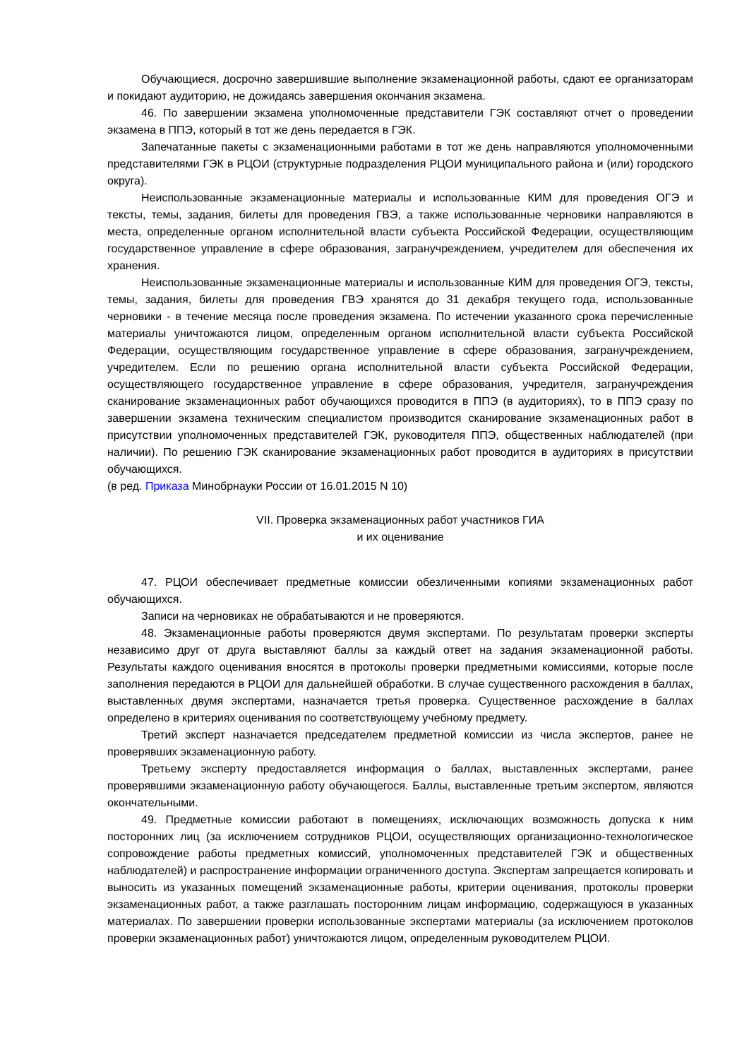Обучающиеся, досрочно завершившие выполнение экзаменационной работы, сдают ее организаторам и покидают аудиторию, не дожидаясь завершения окончания экзамена.
46. По завершении экзамена уполномоченные представители ГЭК составляют отчет о проведении экзамена в ППЭ, который в тот же день передается в ГЭК.
Запечатанные пакеты с экзаменационными работами в тот же день направляются уполномоченными представителями ГЭК в РЦОИ (структурные подразделения РЦОИ муниципального района и (или) городского округа).
Неиспользованные экзаменационные материалы и использованные КИМ для проведения ОГЭ и тексты, темы, задания, билеты для проведения ГВЭ, а также использованные черновики направляются в места, определенные органом исполнительной власти субъекта Российской Федерации, осуществляющим государственное управление в сфере образования, загранучреждением, учредителем для обеспечения их хранения.
Неиспользованные экзаменационные материалы и использованные КИМ для проведения ОГЭ, тексты, темы, задания, билеты для проведения ГВЭ хранятся до 31 декабря текущего года, использованные черновики - в течение месяца после проведения экзамена. По истечении указанного срока перечисленные материалы уничтожаются лицом, определенным органом исполнительной власти субъекта Российской Федерации, осуществляющим государственное управление в сфере образования, загранучреждением, учредителем. Если по решению органа исполнительной власти субъекта Российской Федерации, осуществляющего государственное управление в сфере образования, учредителя, загранучреждения сканирование экзаменационных работ обучающихся проводится в ППЭ (в аудиториях), то в ППЭ сразу по завершении экзамена техническим специалистом производится сканирование экзаменационных работ в присутствии уполномоченных представителей ГЭК, руководителя ППЭ, общественных наблюдателей (при наличии). По решению ГЭК сканирование экзаменационных работ проводится в аудиториях в присутствии обучающихся.
(в ред. Приказа Минобрнауки России от 16.01.2015 N 10)
VII. Проверка экзаменационных работ участников ГИА
и их оценивание
47. РЦОИ обеспечивает предметные комиссии обезличенными копиями экзаменационных работ обучающихся.
Записи на черновиках не обрабатываются и не проверяются.
48. Экзаменационные работы проверяются двумя экспертами. По результатам проверки эксперты независимо друг от друга выставляют баллы за каждый ответ на задания экзаменационной работы. Результаты каждого оценивания вносятся в протоколы проверки предметными комиссиями, которые после заполнения передаются в РЦОИ для дальнейшей обработки. В случае существенного расхождения в баллах, выставленных двумя экспертами, назначается третья проверка. Существенное расхождение в баллах определено в критериях оценивания по соответствующему учебному предмету.
Третий эксперт назначается председателем предметной комиссии из числа экспертов, ранее не проверявших экзаменационную работу.
Третьему эксперту предоставляется информация о баллах, выставленных экспертами, ранее проверявшими экзаменационную работу обучающегося. Баллы, выставленные третьим экспертом, являются окончательными.
49. Предметные комиссии работают в помещениях, исключающих возможность допуска к ним посторонних лиц (за исключением сотрудников РЦОИ, осуществляющих организационно-технологическое сопровождение работы предметных комиссий, уполномоченных представителей ГЭК и общественных наблюдателей) и распространение информации ограниченного доступа. Экспертам запрещается копировать и выносить из указанных помещений экзаменационные работы, критерии оценивания, протоколы проверки экзаменационных работ, а также разглашать посторонним лицам информацию, содержащуюся в указанных материалах. По завершении проверки использованные экспертами материалы (за исключением протоколов проверки экзаменационных работ) уничтожаются лицом, определенным руководителем РЦОИ.